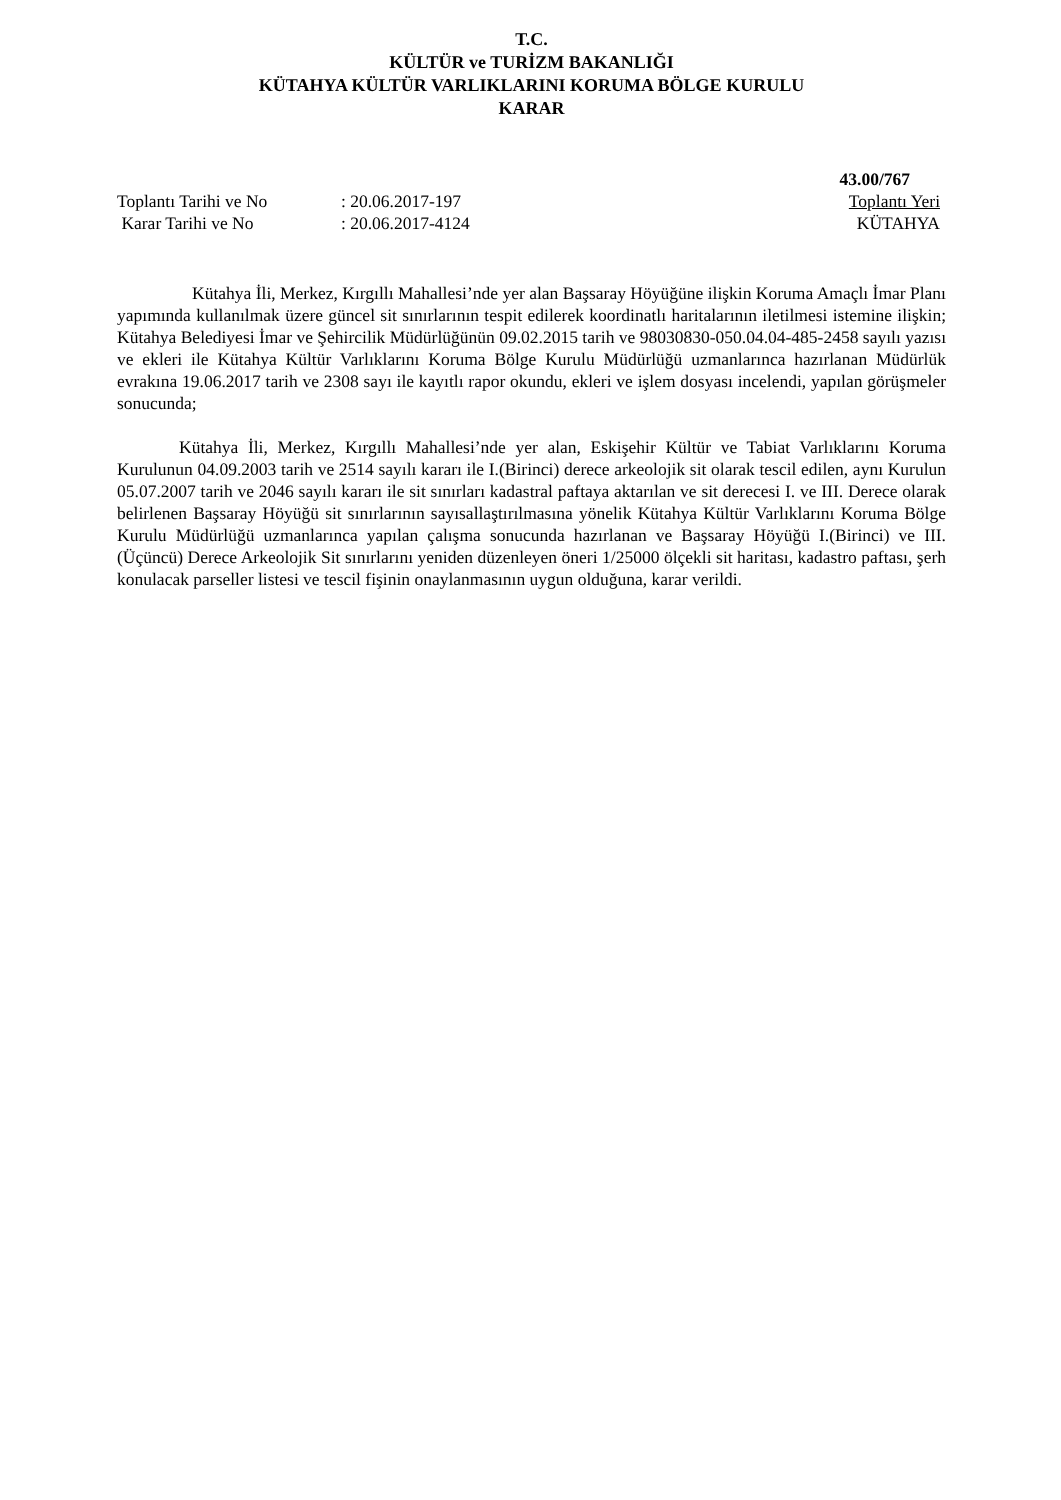T.C.
KÜLTÜR ve TURİZM BAKANLIĞI
KÜTAHYA KÜLTÜR VARLIKLARINI KORUMA BÖLGE KURULU
KARAR
43.00/767
Toplantı Tarihi ve No : 20.06.2017-197 Toplantı Yeri
Karar Tarihi ve No : 20.06.2017-4124 KÜTAHYA
Kütahya İli, Merkez, Kırgıllı Mahallesi’nde yer alan Başsaray Höyüğüne ilişkin Koruma Amaçlı İmar Planı yapımında kullanılmak üzere güncel sit sınırlarının tespit edilerek koordinatlı haritalarının iletilmesi istemine ilişkin; Kütahya Belediyesi İmar ve Şehircilik Müdürlüğünün 09.02.2015 tarih ve 98030830-050.04.04-485-2458 sayılı yazısı ve ekleri ile Kütahya Kültür Varlıklarını Koruma Bölge Kurulu Müdürlüğü uzmanlarınca hazırlanan Müdürlük evrakına 19.06.2017 tarih ve 2308 sayı ile kayıtlı rapor okundu, ekleri ve işlem dosyası incelendi, yapılan görüşmeler sonucunda;
Kütahya İli, Merkez, Kırgıllı Mahallesi’nde yer alan, Eskişehir Kültür ve Tabiat Varlıklarını Koruma Kurulunun 04.09.2003 tarih ve 2514 sayılı kararı ile I.(Birinci) derece arkeolojik sit olarak tescil edilen, aynı Kurulun 05.07.2007 tarih ve 2046 sayılı kararı ile sit sınırları kadastral paftaya aktarılan ve sit derecesi I. ve III. Derece olarak belirlenen Başsaray Höyüğü sit sınırlarının sayısallaştırılmasına yönelik Kütahya Kültür Varlıklarını Koruma Bölge Kurulu Müdürlüğü uzmanlarınca yapılan çalışma sonucunda hazırlanan ve Başsaray Höyüğü I.(Birinci) ve III. (Üçüncü) Derece Arkeolojik Sit sınırlarını yeniden düzenleyen öneri 1/25000 ölçekli sit haritası, kadastro paftası, şerh konulacak parseller listesi ve tescil fişinin onaylanmasının uygun olduğuna, karar verildi.